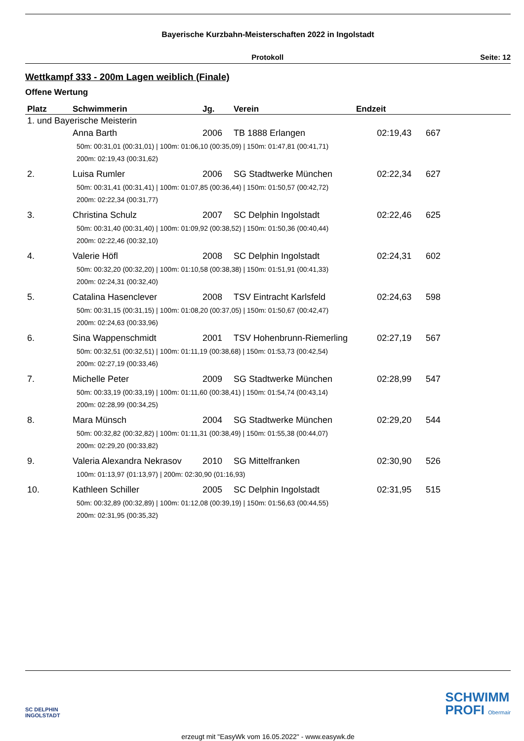Bayerische Kurzbahn-Meisterschaften 2022 in Ingolstadt
Protokoll Seite: 12
Wettkampf 333 - 200m Lagen weiblich (Finale)
Offene Wertung
| Platz | Schwimmerin | Jg. | Verein | Endzeit | | |
| --- | --- | --- | --- | --- | --- | --- |
| 1. und Bayerische Meisterin | | | | | | |
| | Anna Barth | 2006 | TB 1888 Erlangen | 02:19,43 | 667 | |
| | 50m: 00:31,01 (00:31,01) / 100m: 01:06,10 (00:35,09) / 150m: 01:47,81 (00:41,71) 200m: 02:19,43 (00:31,62) | | | | | |
| 2. | Luisa Rumler | 2006 | SG Stadtwerke München | 02:22,34 | 627 | |
| | 50m: 00:31,41 (00:31,41) / 100m: 01:07,85 (00:36,44) / 150m: 01:50,57 (00:42,72) 200m: 02:22,34 (00:31,77) | | | | | |
| 3. | Christina Schulz | 2007 | SC Delphin Ingolstadt | 02:22,46 | 625 | |
| | 50m: 00:31,40 (00:31,40) / 100m: 01:09,92 (00:38,52) / 150m: 01:50,36 (00:40,44) 200m: 02:22,46 (00:32,10) | | | | | |
| 4. | Valerie Höfl | 2008 | SC Delphin Ingolstadt | 02:24,31 | 602 | |
| | 50m: 00:32,20 (00:32,20) / 100m: 01:10,58 (00:38,38) / 150m: 01:51,91 (00:41,33) 200m: 02:24,31 (00:32,40) | | | | | |
| 5. | Catalina Hasenclever | 2008 | TSV Eintracht Karlsfeld | 02:24,63 | 598 | |
| | 50m: 00:31,15 (00:31,15) / 100m: 01:08,20 (00:37,05) / 150m: 01:50,67 (00:42,47) 200m: 02:24,63 (00:33,96) | | | | | |
| 6. | Sina Wappenschmidt | 2001 | TSV Hohenbrunn-Riemerling | 02:27,19 | 567 | |
| | 50m: 00:32,51 (00:32,51) / 100m: 01:11,19 (00:38,68) / 150m: 01:53,73 (00:42,54) 200m: 02:27,19 (00:33,46) | | | | | |
| 7. | Michelle Peter | 2009 | SG Stadtwerke München | 02:28,99 | 547 | |
| | 50m: 00:33,19 (00:33,19) / 100m: 01:11,60 (00:38,41) / 150m: 01:54,74 (00:43,14) 200m: 02:28,99 (00:34,25) | | | | | |
| 8. | Mara Münsch | 2004 | SG Stadtwerke München | 02:29,20 | 544 | |
| | 50m: 00:32,82 (00:32,82) / 100m: 01:11,31 (00:38,49) / 150m: 01:55,38 (00:44,07) 200m: 02:29,20 (00:33,82) | | | | | |
| 9. | Valeria Alexandra Nekrasov | 2010 | SG Mittelfranken | 02:30,90 | 526 | |
| | 100m: 01:13,97 (01:13,97) / 200m: 02:30,90 (01:16,93) | | | | | |
| 10. | Kathleen Schiller | 2005 | SC Delphin Ingolstadt | 02:31,95 | 515 | |
| | 50m: 00:32,89 (00:32,89) / 100m: 01:12,08 (00:39,19) / 150m: 01:56,63 (00:44,55) 200m: 02:31,95 (00:35,32) | | | | | |
SC DELPHIN
INGOLSTADT
SCHWIMM
PROFI Obermair
erzeugt mit "EasyWk vom 16.05.2022" - www.easywk.de